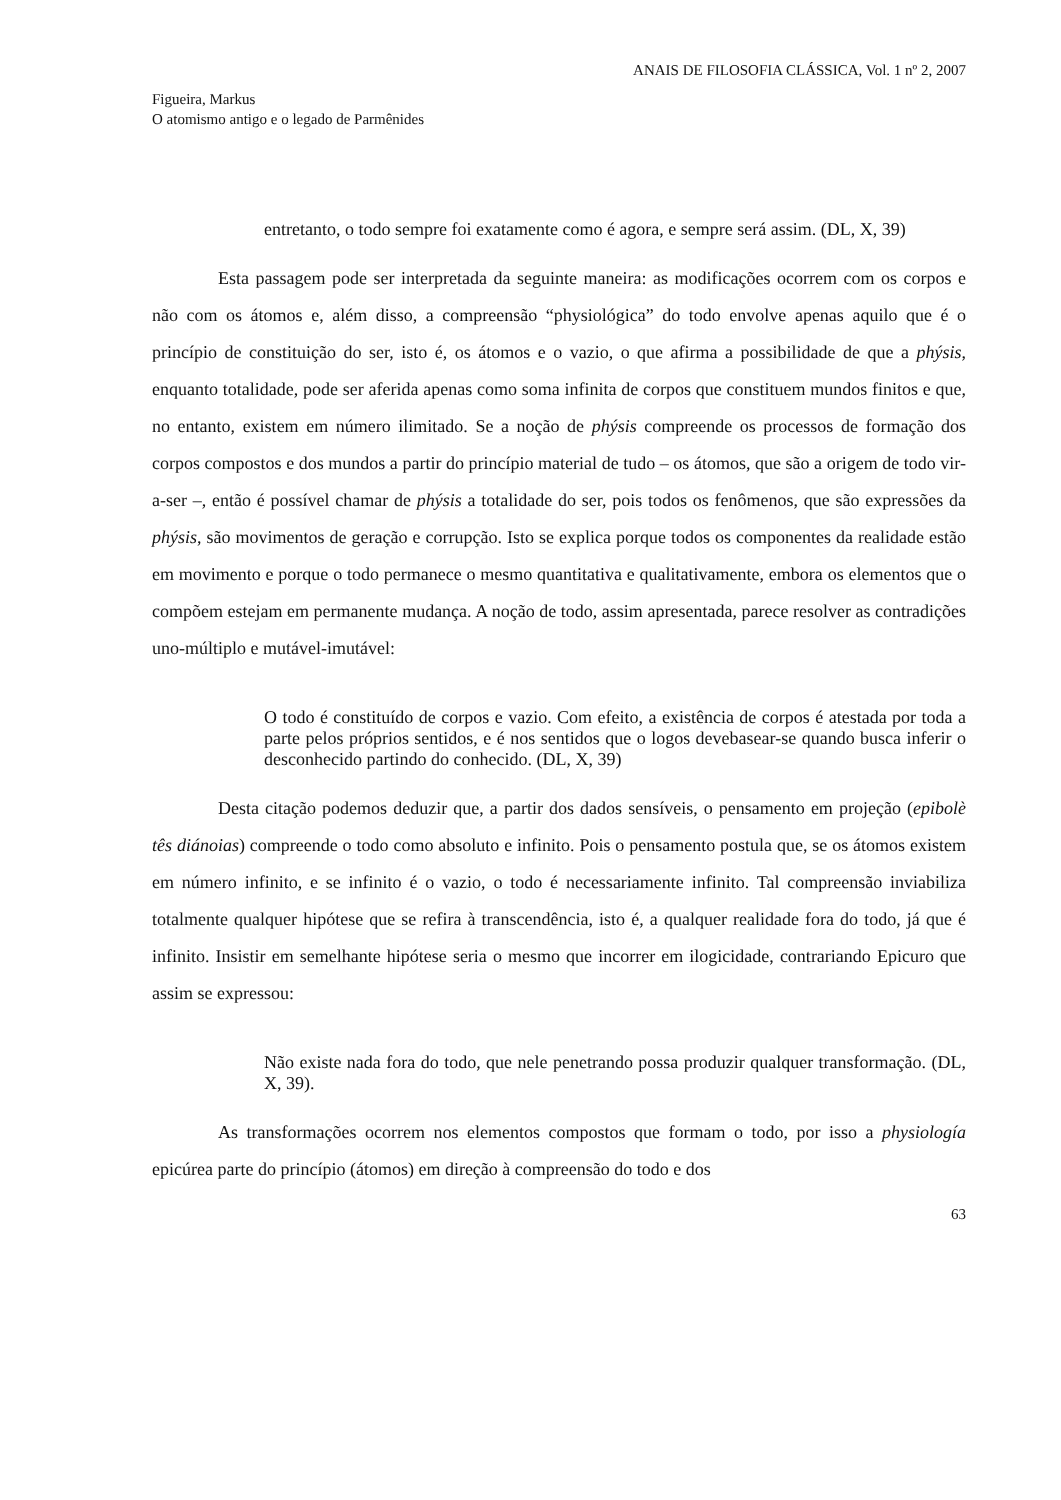ANAIS DE FILOSOFIA CLÁSSICA, Vol. 1 nº 2, 2007
Figueira, Markus
O atomismo antigo e o legado de Parmênides
entretanto, o todo sempre foi exatamente como é agora, e sempre será assim. (DL, X, 39)
Esta passagem pode ser interpretada da seguinte maneira: as modificações ocorrem com os corpos e não com os átomos e, além disso, a compreensão “physiológica” do todo envolve apenas aquilo que é o princípio de constituição do ser, isto é, os átomos e o vazio, o que afirma a possibilidade de que a phýsis, enquanto totalidade, pode ser aferida apenas como soma infinita de corpos que constituem mundos finitos e que, no entanto, existem em número ilimitado. Se a noção de phýsis compreende os processos de formação dos corpos compostos e dos mundos a partir do princípio material de tudo – os átomos, que são a origem de todo vir-a-ser –, então é possível chamar de phýsis a totalidade do ser, pois todos os fenômenos, que são expressões da phýsis, são movimentos de geração e corrupção. Isto se explica porque todos os componentes da realidade estão em movimento e porque o todo permanece o mesmo quantitativa e qualitativamente, embora os elementos que o compõem estejam em permanente mudança. A noção de todo, assim apresentada, parece resolver as contradições uno-múltiplo e mutável-imutável:
O todo é constituído de corpos e vazio. Com efeito, a existência de corpos é atestada por toda a parte pelos próprios sentidos, e é nos sentidos que o logos devebasear-se quando busca inferir o desconhecido partindo do conhecido. (DL, X, 39)
Desta citação podemos deduzir que, a partir dos dados sensíveis, o pensamento em projeção (epibolè tês diánoias) compreende o todo como absoluto e infinito. Pois o pensamento postula que, se os átomos existem em número infinito, e se infinito é o vazio, o todo é necessariamente infinito. Tal compreensão inviabiliza totalmente qualquer hipótese que se refira à transcendência, isto é, a qualquer realidade fora do todo, já que é infinito. Insistir em semelhante hipótese seria o mesmo que incorrer em ilogicidade, contrariando Epicuro que assim se expressou:
Não existe nada fora do todo, que nele penetrando possa produzir qualquer transformação. (DL, X, 39).
As transformações ocorrem nos elementos compostos que formam o todo, por isso a physiología epicúrea parte do princípio (átomos) em direção à compreensão do todo e dos
63